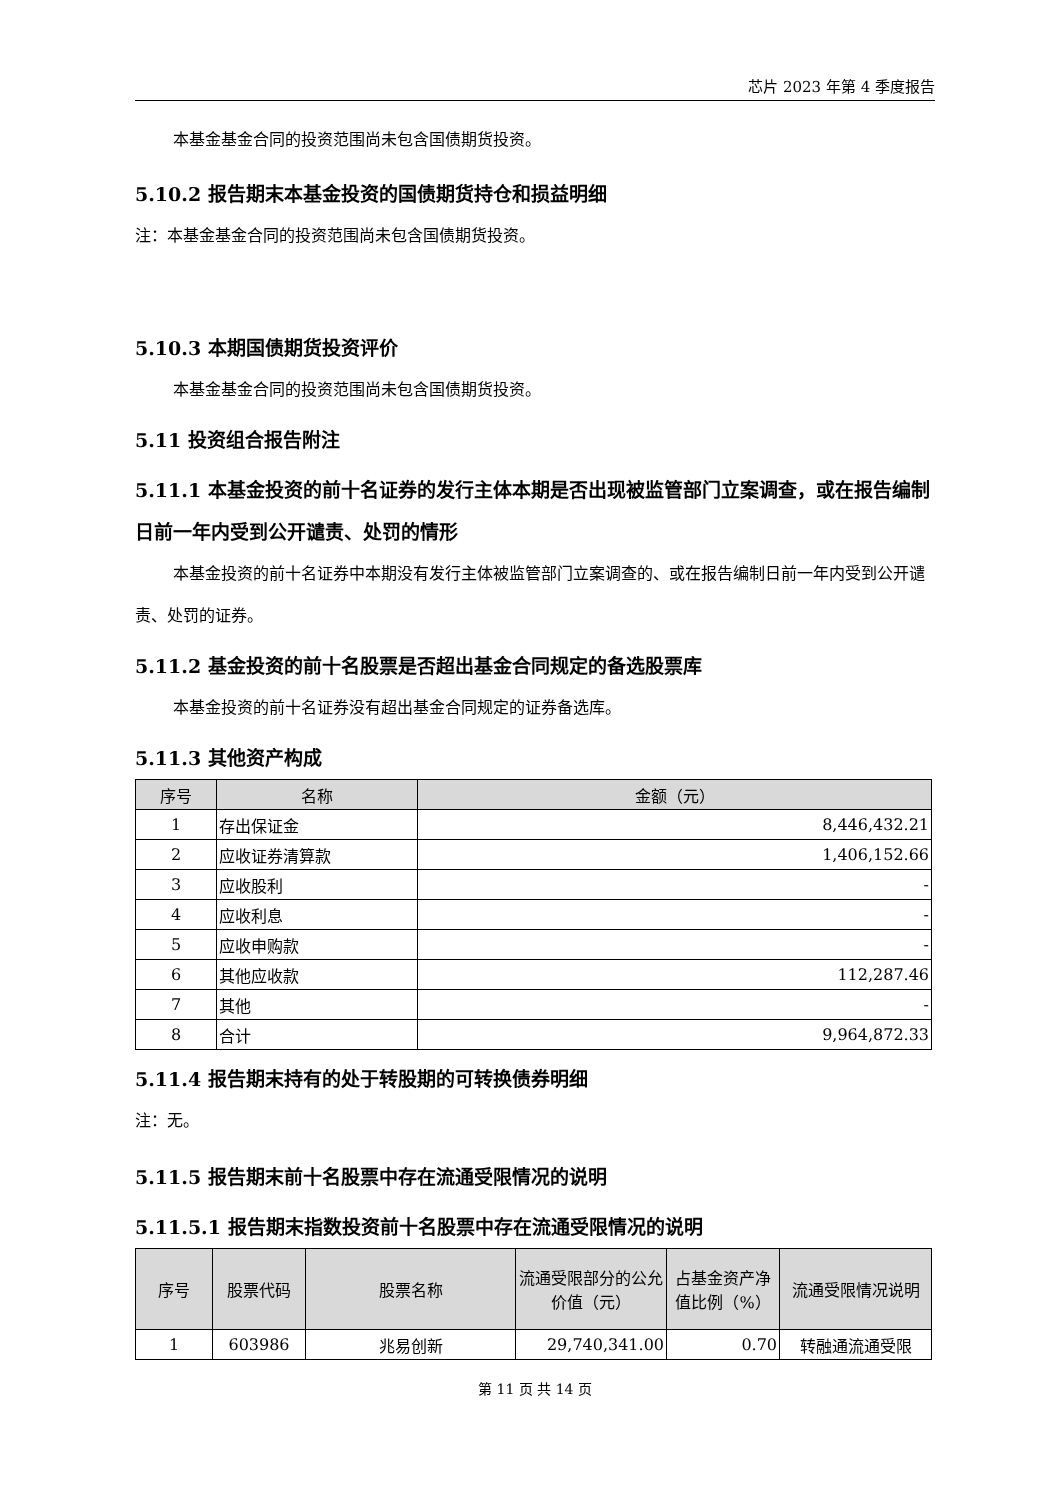芯片 2023 年第 4 季度报告
本基金基金合同的投资范围尚未包含国债期货投资。
5.10.2 报告期末本基金投资的国债期货持仓和损益明细
注：本基金基金合同的投资范围尚未包含国债期货投资。
5.10.3 本期国债期货投资评价
本基金基金合同的投资范围尚未包含国债期货投资。
5.11 投资组合报告附注
5.11.1 本基金投资的前十名证券的发行主体本期是否出现被监管部门立案调查，或在报告编制日前一年内受到公开谴责、处罚的情形
本基金投资的前十名证券中本期没有发行主体被监管部门立案调查的、或在报告编制日前一年内受到公开谴责、处罚的证券。
5.11.2 基金投资的前十名股票是否超出基金合同规定的备选股票库
本基金投资的前十名证券没有超出基金合同规定的证券备选库。
5.11.3 其他资产构成
| 序号 | 名称 | 金额（元） |
| --- | --- | --- |
| 1 | 存出保证金 | 8,446,432.21 |
| 2 | 应收证券清算款 | 1,406,152.66 |
| 3 | 应收股利 | - |
| 4 | 应收利息 | - |
| 5 | 应收申购款 | - |
| 6 | 其他应收款 | 112,287.46 |
| 7 | 其他 | - |
| 8 | 合计 | 9,964,872.33 |
5.11.4 报告期末持有的处于转股期的可转换债券明细
注：无。
5.11.5 报告期末前十名股票中存在流通受限情况的说明
5.11.5.1 报告期末指数投资前十名股票中存在流通受限情况的说明
| 序号 | 股票代码 | 股票名称 | 流通受限部分的公允价值（元） | 占基金资产净值比例（%） | 流通受限情况说明 |
| --- | --- | --- | --- | --- | --- |
| 1 | 603986 | 兆易创新 | 29,740,341.00 | 0.70 | 转融通流通受限 |
第 11 页 共 14 页